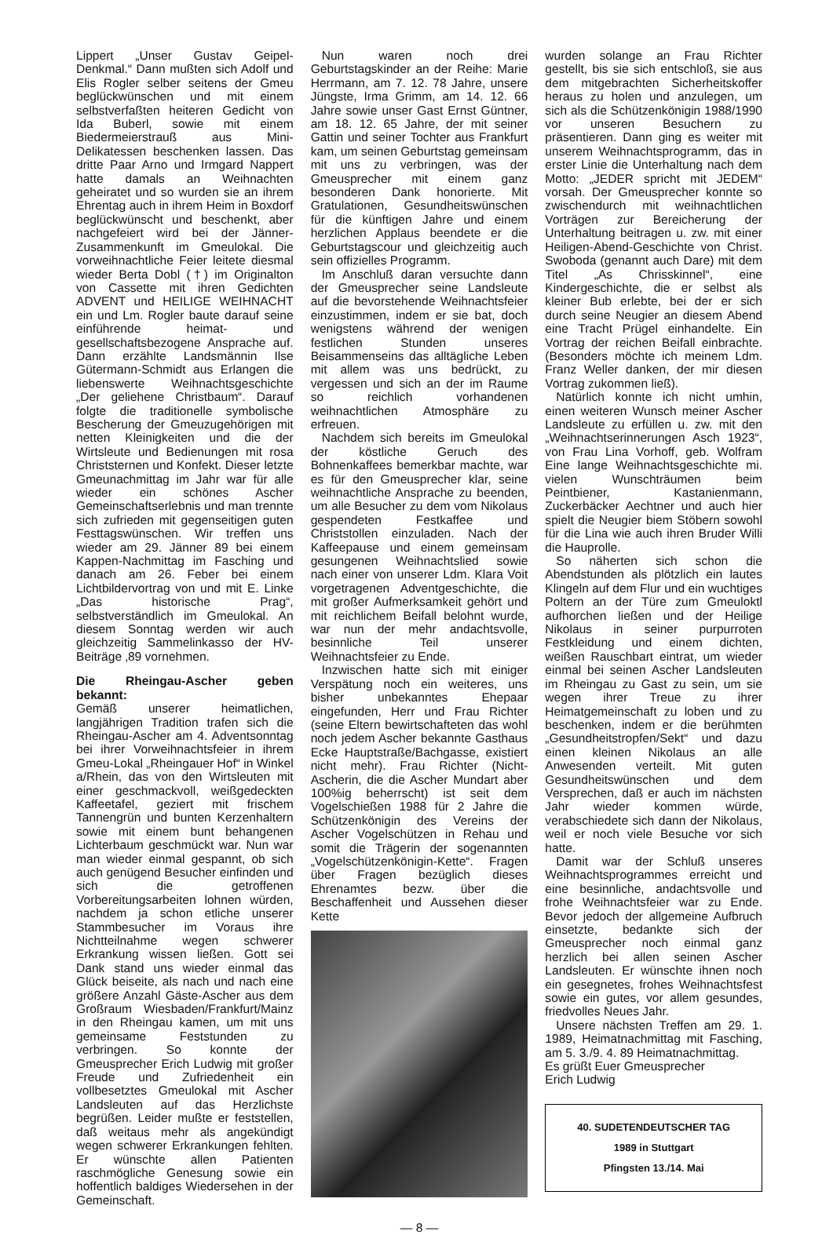Lippert „Unser Gustav Geipel-Denkmal.“ Dann mußten sich Adolf und Elis Rogler selber seitens der Gmeu beglückwünschen und mit einem selbstverfaßten heiteren Gedicht von Ida Buberl, sowie mit einem Biedermeierstrauß aus Mini-Delikatessen beschenken lassen. Das dritte Paar Arno und Irmgard Nappert hatte damals an Weihnachten geheiratet und so wurden sie an ihrem Ehrentag auch in ihrem Heim in Boxdorf beglückwünscht und beschenkt, aber nachgefeiert wird bei der Jänner-Zusammenkunft im Gmeulokal. Die vorweihnachtliche Feier leitete diesmal wieder Berta Dobl (†) im Originalton von Cassette mit ihren Gedichten ADVENT und HEILIGE WEIHNACHT ein und Lm. Rogler baute darauf seine einführende heimat- und gesellschaftsbezogene Ansprache auf. Dann erzählte Landsmännin Ilse Gütermann-Schmidt aus Erlangen die liebenswerte Weihnachtsgeschichte „Der geliehene Christbaum“. Darauf folgte die traditionelle symbolische Bescherung der Gmeuzugehörigen mit netten Kleinigkeiten und die der Wirtsleute und Bedienungen mit rosa Christsternen und Konfekt. Dieser letzte Gmeunachmittag im Jahr war für alle wieder ein schönes Ascher Gemeinschaftserlebnis und man trennte sich zufrieden mit gegenseitigen guten Festtagswünschen. Wir treffen uns wieder am 29. Jänner 89 bei einem Kappen-Nachmittag im Fasching und danach am 26. Feber bei einem Lichtbildervortrag von und mit E. Linke „Das historische Prag“, selbstverständlich im Gmeulokal. An diesem Sonntag werden wir auch gleichzeitig Sammelinkasso der HV-Beiträge ‚89 vornehmen.
Die Rheingau-Ascher geben bekannt:
Gemäß unserer heimatlichen, langjährigen Tradition trafen sich die Rheingau-Ascher am 4. Adventsonntag bei ihrer Vorweihnachtsfeier in ihrem Gmeu-Lokal „Rheingauer Hof“ in Winkel a/Rhein, das von den Wirtsleuten mit einer geschmackvoll, weißgedeckten Kaffeetafel, geziert mit frischem Tannengrün und bunten Kerzenhaltern sowie mit einem bunt behangenen Lichterbaum geschmückt war. Nun war man wieder einmal gespannt, ob sich auch genügend Besucher einfinden und sich die getroffenen Vorbereitungsarbeiten lohnen würden, nachdem ja schon etliche unserer Stammbesucher im Voraus ihre Nichtteilnahme wegen schwerer Erkrankung wissen ließen. Gott sei Dank stand uns wieder einmal das Glück beiseite, als nach und nach eine größere Anzahl Gäste-Ascher aus dem Großraum Wiesbaden/Frankfurt/Mainz in den Rheingau kamen, um mit uns gemeinsame Feststunden zu verbringen. So konnte der Gmeusprecher Erich Ludwig mit großer Freude und Zufriedenheit ein vollbesetztes Gmeulokal mit Ascher Landsleuten auf das Herzlichste begrüßen. Leider mußte er feststellen, daß weitaus mehr als angekündigt wegen schwerer Erkrankungen fehlten. Er wünschte allen Patienten raschmögliche Genesung sowie ein hoffentlich baldiges Wiedersehen in der Gemeinschaft.
Nun waren noch drei Geburtstagskinder an der Reihe: Marie Herrmann, am 7. 12. 78 Jahre, unsere Jüngste, Irma Grimm, am 14. 12. 66 Jahre sowie unser Gast Ernst Güntner, am 18. 12. 65 Jahre, der mit seiner Gattin und seiner Tochter aus Frankfurt kam, um seinen Geburtstag gemeinsam mit uns zu verbringen, was der Gmeusprecher mit einem ganz besonderen Dank honorierte. Mit Gratulationen, Gesundheitswünschen für die künftigen Jahre und einem herzlichen Applaus beendete er die Geburtstagscour und gleichzeitig auch sein offizielles Programm.
Im Anschluß daran versuchte dann der Gmeusprecher seine Landsleute auf die bevorstehende Weihnachtsfeier einzustimmen, indem er sie bat, doch wenigstens während der wenigen festlichen Stunden unseres Beisammenseins das alltägliche Leben mit allem was uns bedrückt, zu vergessen und sich an der im Raume so reichlich vorhandenen weihnachtlichen Atmosphäre zu erfreuen.
Nachdem sich bereits im Gmeulokal der köstliche Geruch des Bohnenkaffees bemerkbar machte, war es für den Gmeusprecher klar, seine weihnachtliche Ansprache zu beenden, um alle Besucher zu dem vom Nikolaus gespendeten Festkaffee und Christstollen einzuladen. Nach der Kaffeepause und einem gemeinsam gesungenen Weihnachtslied sowie nach einer von unserer Ldm. Klara Voit vorgetragenen Adventgeschichte, die mit großer Aufmerksamkeit gehört und mit reichlichem Beifall belohnt wurde, war nun der mehr andachtsvolle, besinnliche Teil unserer Weihnachtsfeier zu Ende.
Inzwischen hatte sich mit einiger Verspätung noch ein weiteres, uns bisher unbekanntes Ehepaar eingefunden, Herr und Frau Richter (seine Eltern bewirtschafteten das wohl noch jedem Ascher bekannte Gasthaus Ecke Hauptstraße/Bachgasse, existiert nicht mehr). Frau Richter (Nicht-Ascherin, die die Ascher Mundart aber 100%ig beherrscht) ist seit dem Vogelschießen 1988 für 2 Jahre die Schützenkönigin des Vereins der Ascher Vogelschützen in Rehau und somit die Trägerin der sogenannten „Vogelschützenkönigin-Kette“. Fragen über Fragen bezüglich dieses Ehrenamtes bezw. über die Beschaffenheit und Aussehen dieser Kette
wurden solange an Frau Richter gestellt, bis sie sich entschloß, sie aus dem mitgebrachten Sicherheitskoffer heraus zu holen und anzulegen, um sich als die Schützenkönigin 1988/1990 vor unseren Besuchern zu präsentieren. Dann ging es weiter mit unserem Weihnachtsprogramm, das in erster Linie die Unterhaltung nach dem Motto: „JEDER spricht mit JEDEM“ vorsah. Der Gmeusprecher konnte so zwischendurch mit weihnachtlichen Vorträgen zur Bereicherung der Unterhaltung beitragen u. zw. mit einer Heiligen-Abend-Geschichte von Christ. Swoboda (genannt auch Dare) mit dem Titel „As Chrisskinnel“, eine Kindergeschichte, die er selbst als kleiner Bub erlebte, bei der er sich durch seine Neugier an diesem Abend eine Tracht Prügel einhandelte. Ein Vortrag der reichen Beifall einbrachte. (Besonders möchte ich meinem Ldm. Franz Weller danken, der mir diesen Vortrag zukommen ließ).
Natürlich konnte ich nicht umhin, einen weiteren Wunsch meiner Ascher Landsleute zu erfüllen u. zw. mit den „Weihnachtserinnerungen Asch 1923“, von Frau Lina Vorhoff, geb. Wolfram Eine lange Weihnachtsgeschichte mi. vielen Wunschträumen beim Peintbiener, Kastanienmann, Zuckerbäcker Aechtner und auch hier spielt die Neugier biem Stöbern sowohl für die Lina wie auch ihren Bruder Willi die Hauprolle.
So näherten sich schon die Abendstunden als plötzlich ein lautes Klingeln auf dem Flur und ein wuchtiges Poltern an der Türe zum Gmeuloktl aufhorchen ließen und der Heilige Nikolaus in seiner purpurroten Festkleidung und einem dichten, weißen Rauschbart eintrat, um wieder einmal bei seinen Ascher Landsleuten im Rheingau zu Gast zu sein, um sie wegen ihrer Treue zu ihrer Heimatgemeinschaft zu loben und zu beschenken, indem er die berühmten „Gesundheitstropfen/Sekt“ und dazu einen kleinen Nikolaus an alle Anwesenden verteilt. Mit guten Gesundheitswünschen und dem Versprechen, daß er auch im nächsten Jahr wieder kommen würde, verabschiedete sich dann der Nikolaus, weil er noch viele Besuche vor sich hatte.
Damit war der Schluß unseres Weihnachtsprogrammes erreicht und eine besinnliche, andachtsvolle und frohe Weihnachtsfeier war zu Ende. Bevor jedoch der allgemeine Aufbruch einsetzte, bedankte sich der Gmeusprecher noch einmal ganz herzlich bei allen seinen Ascher Landsleuten. Er wünschte ihnen noch ein gesegnetes, frohes Weihnachtsfest sowie ein gutes, vor allem gesundes, friedvolles Neues Jahr.
Unsere nächsten Treffen am 29. 1. 1989, Heimatnachmittag mit Fasching, am 5. 3./9. 4. 89 Heimatnachmittag.
Es grüßt Euer Gmeusprecher
Erich Ludwig
40. SUDETENDEUTSCHER TAG
1989 in Stuttgart
Pfingsten 13./14. Mai
— 8 —